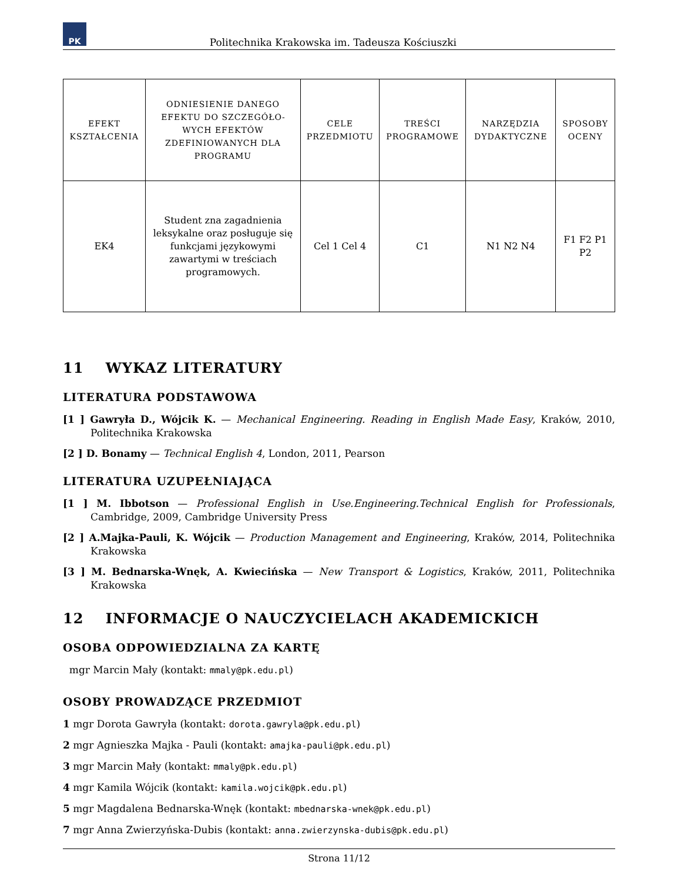PK
Politechnika Krakowska im. Tadeusza Kościuszki
| EFEKT KSZTAŁCENIA | ODNIESIENIE DANEGO EFEKTU DO SZCZEGÓŁO­WYCH EFEKTÓW ZDEFINIOWA­NYCH DLA PROGRAMU | CELE PRZEDMIOTU | TREŚCI PROGRAMOWE | NARZĘDZIA DYDAKTYCZNE | SPOSOBY OCENY |
| --- | --- | --- | --- | --- | --- |
| EK4 | Student zna zagadnienia leksykalne oraz posługuje się funkcjami językowymi zawartymi w treściach programowych. | Cel 1 Cel 4 | C1 | N1 N2 N4 | F1 F2 P1 P2 |
11 WYKAZ LITERATURY
LITERATURA PODSTAWOWA
[1 ] Gawryła D., Wójcik K. — Mechanical Engineering. Reading in English Made Easy, Kraków, 2010, Politechnika Krakowska
[2 ] D. Bonamy — Technical English 4, London, 2011, Pearson
LITERATURA UZUPEŁNIAJĄCA
[1 ] M. Ibbotson — Professional English in Use.Engineering.Technical English for Professionals, Cambridge, 2009, Cambridge University Press
[2 ] A.Majka-Pauli, K. Wójcik — Production Management and Engineering, Kraków, 2014, Politechnika Krakowska
[3 ] M. Bednarska-Wnęk, A. Kwiecińska — New Transport & Logistics, Kraków, 2011, Politechnika Krakowska
12 INFORMACJE O NAUCZYCIELACH AKADEMICKICH
OSOBA ODPOWIEDZIALNA ZA KARTĘ
mgr Marcin Mały (kontakt: mmaly@pk.edu.pl)
OSOBY PROWADZĄCE PRZEDMIOT
1 mgr Dorota Gawryła (kontakt: dorota.gawryla@pk.edu.pl)
2 mgr Agnieszka Majka - Pauli (kontakt: amajka-pauli@pk.edu.pl)
3 mgr Marcin Mały (kontakt: mmaly@pk.edu.pl)
4 mgr Kamila Wójcik (kontakt: kamila.wojcik@pk.edu.pl)
5 mgr Magdalena Bednarska-Wnęk (kontakt: mbednarska-wnek@pk.edu.pl)
7 mgr Anna Zwierzyńska-Dubis (kontakt: anna.zwierzynska-dubis@pk.edu.pl)
Strona 11/12